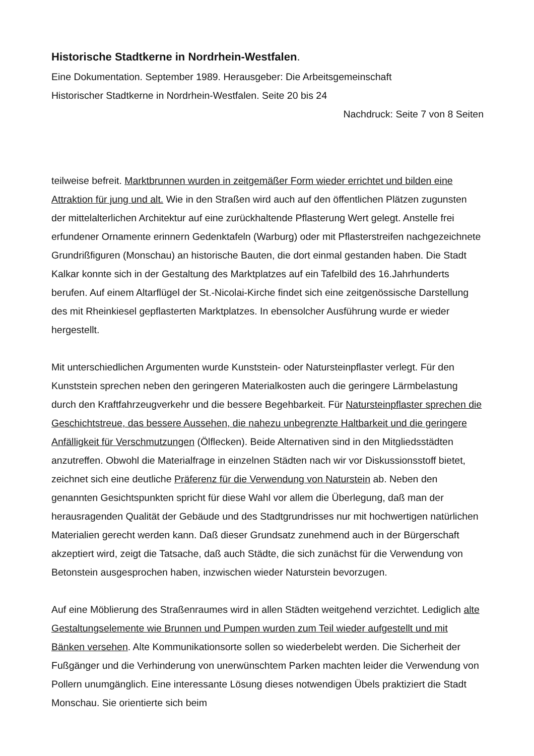Historische Stadtkerne in Nordrhein-Westfalen.
Eine Dokumentation. September 1989. Herausgeber: Die Arbeitsgemeinschaft
Historischer Stadtkerne in Nordrhein-Westfalen. Seite 20 bis 24
Nachdruck: Seite 7 von 8 Seiten
teilweise befreit. Marktbrunnen wurden in zeitgemäßer Form wieder errichtet und bilden eine Attraktion für jung und alt. Wie in den Straßen wird auch auf den öffentlichen Plätzen zugunsten der mittelalterlichen Architektur auf eine zurückhaltende Pflasterung Wert gelegt. Anstelle frei erfundener Ornamente erinnern Gedenktafeln (Warburg) oder mit Pflasterstreifen nachgezeichnete Grundrißfiguren (Monschau) an historische Bauten, die dort einmal gestanden haben. Die Stadt Kalkar konnte sich in der Gestaltung des Marktplatzes auf ein Tafelbild des 16.Jahrhunderts berufen. Auf einem Altarflügel der St.-Nicolai-Kirche findet sich eine zeitgenössische Darstellung des mit Rheinkiesel gepflasterten Marktplatzes. In ebensolcher Ausführung wurde er wieder hergestellt.
Mit unterschiedlichen Argumenten wurde Kunststein- oder Natursteinpflaster verlegt. Für den Kunststein sprechen neben den geringeren Materialkosten auch die geringere Lärmbelastung durch den Kraftfahrzeugverkehr und die bessere Begehbarkeit. Für Natursteinpflaster sprechen die Geschichtstreue, das bessere Aussehen, die nahezu unbegrenzte Haltbarkeit und die geringere Anfälligkeit für Verschmutzungen (Ölflecken). Beide Alternativen sind in den Mitgliedsstädten anzutreffen. Obwohl die Materialfrage in einzelnen Städten nach wir vor Diskussionsstoff bietet, zeichnet sich eine deutliche Präferenz für die Verwendung von Naturstein ab. Neben den genannten Gesichtspunkten spricht für diese Wahl vor allem die Überlegung, daß man der herausragenden Qualität der Gebäude und des Stadtgrundrisses nur mit hochwertigen natürlichen Materialien gerecht werden kann. Daß dieser Grundsatz zunehmend auch in der Bürgerschaft akzeptiert wird, zeigt die Tatsache, daß auch Städte, die sich zunächst für die Verwendung von Betonstein ausgesprochen haben, inzwischen wieder Naturstein bevorzugen.
Auf eine Möblierung des Straßenraumes wird in allen Städten weitgehend verzichtet. Lediglich alte Gestaltungselemente wie Brunnen und Pumpen wurden zum Teil wieder aufgestellt und mit Bänken versehen. Alte Kommunikationsorte sollen so wiederbelebt werden. Die Sicherheit der Fußgänger und die Verhinderung von unerwünschtem Parken machten leider die Verwendung von Pollern unumgänglich. Eine interessante Lösung dieses notwendigen Übels praktiziert die Stadt Monschau. Sie orientierte sich beim